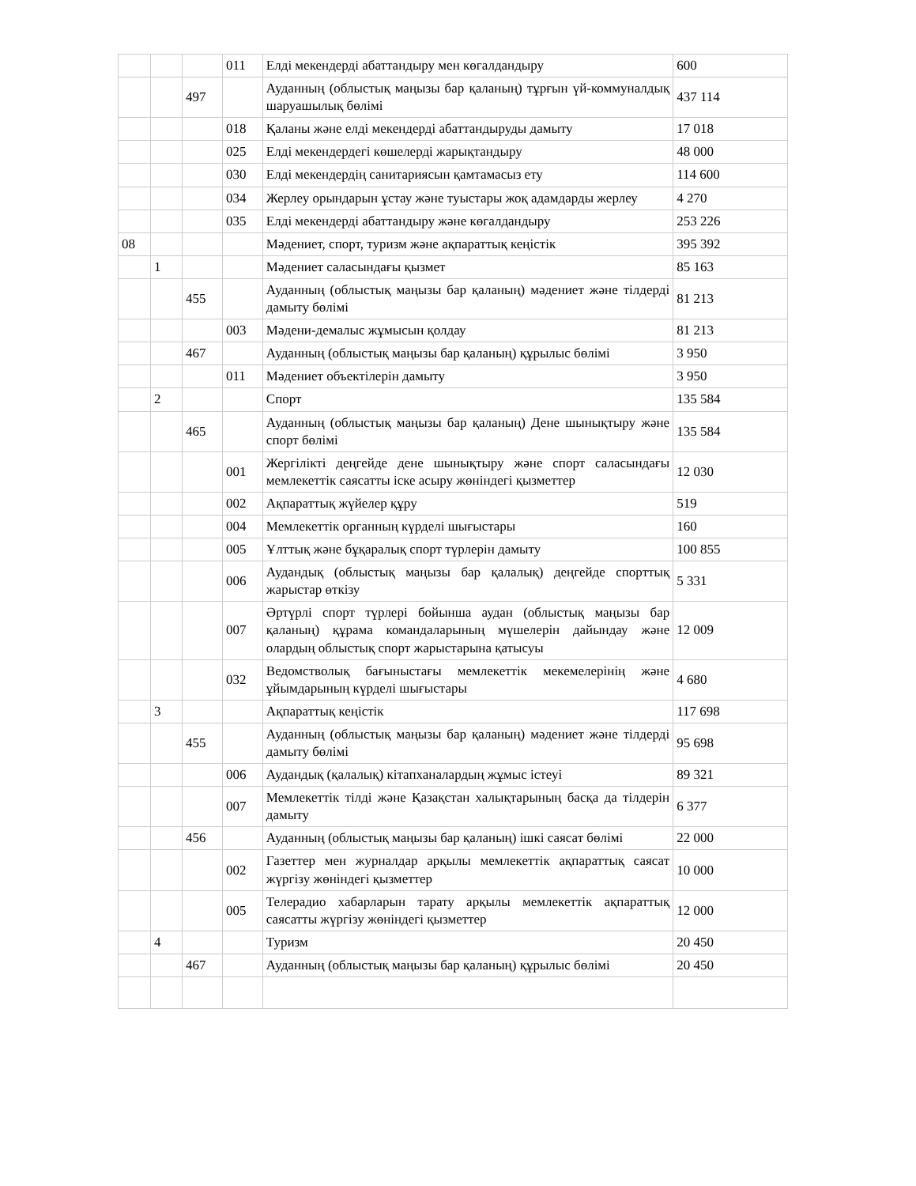| | | | 011 | Елді мекендерді абаттандыру мен көгалдандыру | 600 |
| | | 497 | | Ауданның (облыстық маңызы бар қаланың) тұрғын үй-коммуналдық шаруашылық бөлімі | 437 114 |
| | | | 018 | Қаланы және елді мекендерді абаттандыруды дамыту | 17 018 |
| | | | 025 | Елді мекендердегі көшелерді жарықтандыру | 48 000 |
| | | | 030 | Елді мекендердің санитариясын қамтамасыз ету | 114 600 |
| | | | 034 | Жерлеу орындарын ұстау және туыстары жоқ адамдарды жерлеу | 4 270 |
| | | | 035 | Елді мекендерді абаттандыру және көгалдандыру | 253 226 |
| 08 | | | | Мәдениет, спорт, туризм және ақпараттық кеңістік | 395 392 |
| | 1 | | | Мәдениет саласындағы қызмет | 85 163 |
| | | 455 | | Ауданның (облыстық маңызы бар қаланың) мәдениет және тілдерді дамыту бөлімі | 81 213 |
| | | | 003 | Мәдени-демалыс жұмысын қолдау | 81 213 |
| | | 467 | | Ауданның (облыстық маңызы бар қаланың) құрылыс бөлімі | 3 950 |
| | | | 011 | Мәдениет объектілерін дамыту | 3 950 |
| | 2 | | | Спорт | 135 584 |
| | | 465 | | Ауданның (облыстық маңызы бар қаланың) Дене шынықтыру және спорт бөлімі | 135 584 |
| | | | 001 | Жергілікті деңгейде дене шынықтыру және спорт саласындағы мемлекеттік саясатты іске асыру жөніндегі қызметтер | 12 030 |
| | | | 002 | Ақпараттық жүйелер құру | 519 |
| | | | 004 | Мемлекеттік органның күрделі шығыстары | 160 |
| | | | 005 | Ұлттық және бұқаралық спорт түрлерін дамыту | 100 855 |
| | | | 006 | Аудандық (облыстық маңызы бар қалалық) деңгейде спорттық жарыстар өткізу | 5 331 |
| | | | 007 | Әртүрлі спорт түрлері бойынша аудан (облыстық маңызы бар қаланың) құрама командаларының мүшелерін дайындау және олардың облыстық спорт жарыстарына қатысуы | 12 009 |
| | | | 032 | Ведомстволық бағыныстағы мемлекеттік мекемелерінің және ұйымдарының күрделі шығыстары | 4 680 |
| | 3 | | | Ақпараттық кеңістік | 117 698 |
| | | 455 | | Ауданның (облыстық маңызы бар қаланың) мәдениет және тілдерді дамыту бөлімі | 95 698 |
| | | | 006 | Аудандық (қалалық) кітапханалардың жұмыс істеуі | 89 321 |
| | | | 007 | Мемлекеттік тілді және Қазақстан халықтарының басқа да тілдерін дамыту | 6 377 |
| | | 456 | | Ауданның (облыстық маңызы бар қаланың) ішкі саясат бөлімі | 22 000 |
| | | | 002 | Газеттер мен журналдар арқылы мемлекеттік ақпараттық саясат жүргізу жөніндегі қызметтер | 10 000 |
| | | | 005 | Телерадио хабарларын тарату арқылы мемлекеттік ақпараттық саясатты жүргізу жөніндегі қызметтер | 12 000 |
| | 4 | | | Туризм | 20 450 |
| | | 467 | | Ауданның (облыстық маңызы бар қаланың) құрылыс бөлімі | 20 450 |